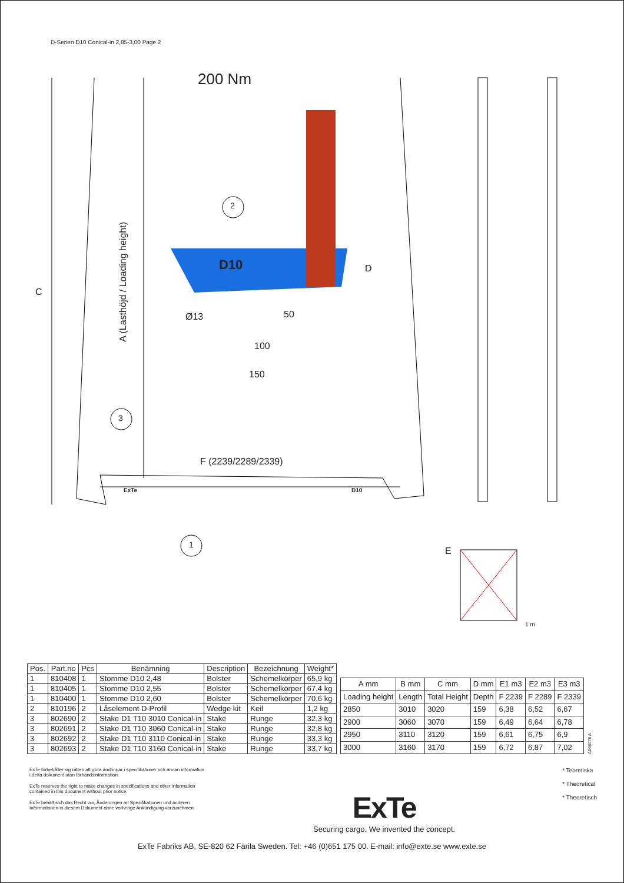D-Serien D10 Conical-in 2,85-3,00 Page 2
200 Nm
2
D10 D
C
A (Lasthöjd / Loading height)
Ø13 50
100
150
3
F (2239/2289/2339)
ExTe D10
1
E
1 m
| Pos. | Part.no | Pcs | Benämning | Description | Bezeichnung | Weight* |
| --- | --- | --- | --- | --- | --- | --- |
| 1 | 810408 | 1 | Stomme D10 2,48 | Bolster | Schemelkörper | 65,9 kg |
| 1 | 810405 | 1 | Stomme D10 2,55 | Bolster | Schemelkörper | 67,4 kg |
| 1 | 810400 | 1 | Stomme D10 2,60 | Bolster | Schemelkörper | 70,6 kg |
| 2 | 810196 | 2 | Låselement D-Profil | Wedge kit | Keil | 1,2 kg |
| 3 | 802690 | 2 | Stake D1 T10 3010 Conical-in | Stake | Runge | 32,3 kg |
| 3 | 802691 | 2 | Stake D1 T10 3060 Conical-in | Stake | Runge | 32,8 kg |
| 3 | 802692 | 2 | Stake D1 T10 3110 Conical-in | Stake | Runge | 33,3 kg |
| 3 | 802693 | 2 | Stake D1 T10 3160 Conical-in | Stake | Runge | 33,7 kg |
| A mm | B mm | C mm | D mm | E1 m3 | E2 m3 | E3 m3 |
| --- | --- | --- | --- | --- | --- | --- |
| Loading height | Length | Total Height | Depth | F 2239 | F 2289 | F 2339 |
| 2850 | 3010 | 3020 | 159 | 6,38 | 6,52 | 6,67 |
| 2900 | 3060 | 3070 | 159 | 6,49 | 6,64 | 6,78 |
| 2950 | 3110 | 3120 | 159 | 6,61 | 6,75 | 6,9 |
| 3000 | 3160 | 3170 | 159 | 6,72 | 6,87 | 7,02 |
AD00076 A
ExTe förbehåller sig rätten att göra ändringar i specifikationer och annan information i detta dokument utan förhandsinformation.
ExTe reserves the right to make changes in specifications and other information contained in this document without prior notice.
ExTe behält sich das Recht vor, Änderungen an Spezifikationen und anderen Informationen in diesem Dokument ohne vorherige Ankündigung vorzunehmen.
ExTe
Securing cargo. We invented the concept.
* Teoretiska
* Theoretical
* Theoretisch
ExTe Fabriks AB, SE-820 62 Färila Sweden. Tel: +46 (0)651 175 00. E-mail: info@exte.se www.exte.se